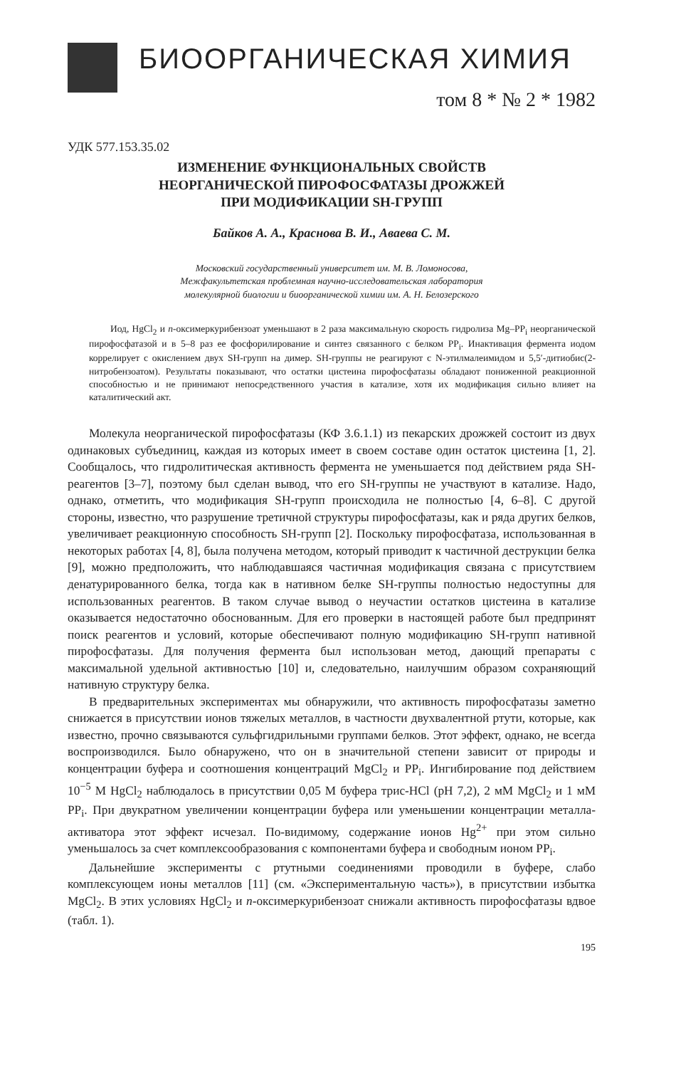БИООРГАНИЧЕСКАЯ ХИМИЯ
том 8 * № 2 * 1982
УДК 577.153.35.02
ИЗМЕНЕНИЕ ФУНКЦИОНАЛЬНЫХ СВОЙСТВ
НЕОРГАНИЧЕСКОЙ ПИРОФОСФАТАЗЫ ДРОЖЖЕЙ
ПРИ МОДИФИКАЦИИ SH-ГРУПП
Байков А. А., Краснова В. И., Аваева С. М.
Московский государственный университет им. М. В. Ломоносова,
Межфакультетская проблемная научно-исследовательская лаборатория
молекулярной биологии и биоорганической химии им. А. Н. Белозерского
Иод, HgCl<sub>2</sub> и n-оксимеркурибензоат уменьшают в 2 раза максимальную скорость гидролиза Mg–PP<sub>i</sub> неорганической пирофосфатазой и в 5–8 раз ее фосфорилирование и синтез связанного с белком PP<sub>i</sub>. Инактивация фермента иодом коррелирует с окислением двух SH-групп на димер. SH-группы не реагируют с N-этилмалеимидом и 5,5′-дитиобис(2-нитробензоатом). Результаты показывают, что остатки цистеина пирофосфатазы обладают пониженной реакционной способностью и не принимают непосредственного участия в катализе, хотя их модификация сильно влияет на каталитический акт.
Молекула неорганической пирофосфатазы (КФ 3.6.1.1) из пекарских дрожжей состоит из двух одинаковых субъединиц, каждая из которых имеет в своем составе один остаток цистеина [1, 2]. Сообщалось, что гидролитическая активность фермента не уменьшается под действием ряда SH-реагентов [3–7], поэтому был сделан вывод, что его SH-группы не участвуют в катализе. Надо, однако, отметить, что модификация SH-групп происходила не полностью [4, 6–8]. С другой стороны, известно, что разрушение третичной структуры пирофосфатазы, как и ряда других белков, увеличивает реакционную способность SH-групп [2]. Поскольку пирофосфатаза, использованная в некоторых работах [4, 8], была получена методом, который приводит к частичной деструкции белка [9], можно предположить, что наблюдавшаяся частичная модификация связана с присутствием денатурированного белка, тогда как в нативном белке SH-группы полностью недоступны для использованных реагентов. В таком случае вывод о неучастии остатков цистеина в катализе оказывается недостаточно обоснованным. Для его проверки в настоящей работе был предпринят поиск реагентов и условий, которые обеспечивают полную модификацию SH-групп нативной пирофосфатазы. Для получения фермента был использован метод, дающий препараты с максимальной удельной активностью [10] и, следовательно, наилучшим образом сохраняющий нативную структуру белка.
В предварительных экспериментах мы обнаружили, что активность пирофосфатазы заметно снижается в присутствии ионов тяжелых металлов, в частности двухвалентной ртути, которые, как известно, прочно связываются сульфгидрильными группами белков. Этот эффект, однако, не всегда воспроизводился. Было обнаружено, что он в значительной степени зависит от природы и концентрации буфера и соотношения концентраций MgCl<sub>2</sub> и PP<sub>i</sub>. Ингибирование под действием 10<sup>−5</sup> М HgCl<sub>2</sub> наблюдалось в присутствии 0,05 М буфера трис-HCl (pH 7,2), 2 мМ MgCl<sub>2</sub> и 1 мМ PP<sub>i</sub>. При двукратном увеличении концентрации буфера или уменьшении концентрации металла-активатора этот эффект исчезал. По-видимому, содержание ионов Hg<sup>2+</sup> при этом сильно уменьшалось за счет комплексообразования с компонентами буфера и свободным ионом PP<sub>i</sub>.
Дальнейшие эксперименты с ртутными соединениями проводили в буфере, слабо комплексующем ионы металлов [11] (см. «Экспериментальную часть»), в присутствии избытка MgCl<sub>2</sub>. В этих условиях HgCl<sub>2</sub> и n-оксимеркурибензоат снижали активность пирофосфатазы вдвое (табл. 1).
195